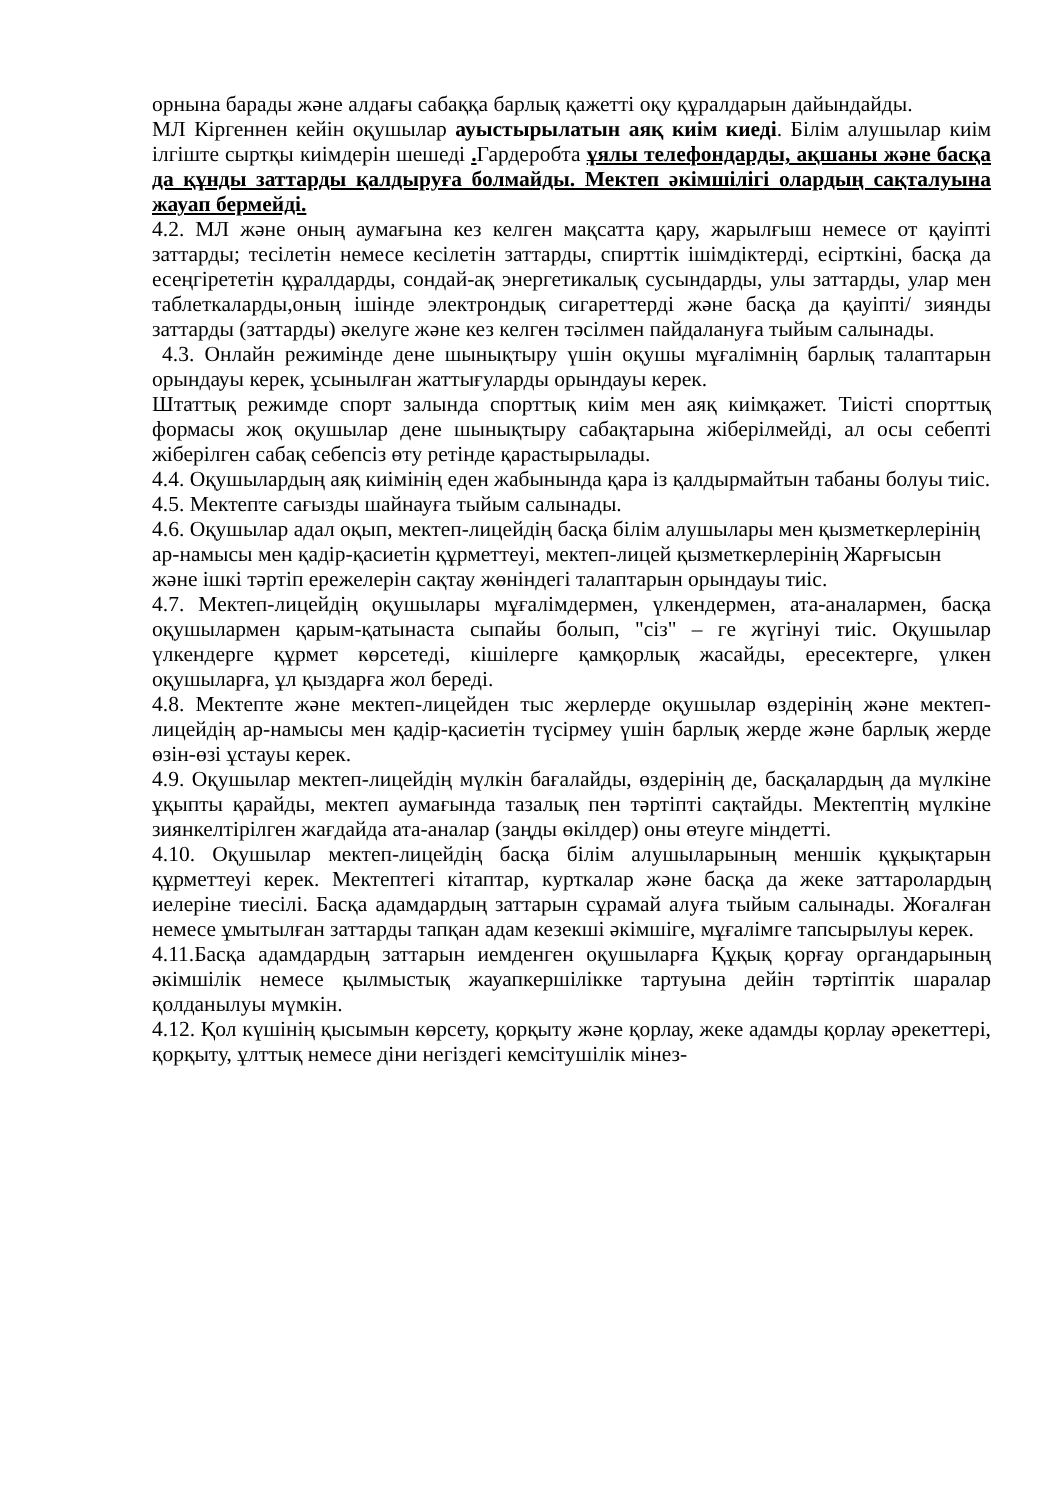орнына барады және алдағы сабаққа барлық қажетті оқу құралдарын дайындайды.
МЛ Кірген­нен кейін оқушылар ауыстырылатын аяқ киім киеді. Білім алушылар киім ілгіште сыртқы киімдерін шешеді . Гардеробта ұялы телефондарды, ақшаны және басқа да құнды заттарды қалдыруға болмайды. Мектеп әкімшілігі олардың сақталуына жауап бермейді.
4.2. МЛ және оның аумағына кез келген мақсатта қару, жарылғыш немесе от қауіпті заттарды; тесілетін немесе кесілетін заттарды, спирттік ішімдіктерді, есірткіні, басқа да есеңгірететін құралдарды, сондай-ақ энергетикалық сусындарды, улы заттарды, улар мен таблеткаларды,оның ішінде электрондық сигареттерді және басқа да қауіпті/ зиянды заттарды (заттарды) әкелуге және кез келген тәсілмен пайдалануға тыйым салынады.
4.3. Онлайн режимінде дене шынықтыру үшін оқушы мұғалімнің барлық талаптарын орындауы керек, ұсынылған жаттығуларды орындауы керек.
Штаттық режимде спорт залында спорттық киім мен аяқ киімқажет. Тиісті спорттық формасы жоқ оқушылар дене шынықтыру сабақтарына жіберілмейді, ал осы себепті жіберілген сабақ себепсіз өту ретінде қарастырылады.
4.4. Оқушылардың аяқ киімінің еден жабынында қара із қалдырмайтын табаны болуы тиіс.
4.5. Мектепте сағызды шайнауға тыйым салынады.
4.6. Оқушылар адал оқып, мектеп-лицейдің басқа білім алушылары мен қызметкерлерінің ар-намысы мен қадір-қасиетін құрметтеуі, мектеп-лицей қызметкерлерінің Жарғысын және ішкі тәртіп ережелерін сақтау жөніндегі талаптарын орындауы тиіс.
4.7. Мектеп-лицейдің оқушылары мұғалімдермен, үлкендермен, ата-аналармен, басқа оқушылармен қарым-қатынаста сыпайы болып, "сіз" – ге жүгінуі тиіс. Оқушылар үлкендерге құрмет көрсетеді, кішілерге қамқорлық жасайды, ересектерге, үлкен оқушыларға, ұл қыздарға жол береді.
4.8. Мектепте және мектеп-лицейден тыс жерлерде оқушылар өздерінің және мектеп-лицейдің ар-намысы мен қадір-қасиетін түсірмеу үшін барлық жерде және барлық жерде өзін-өзі ұстауы керек.
4.9. Оқушылар мектеп-лицейдің мүлкін бағалайды, өздерінің де, басқалардың да мүлкіне ұқыпты қарайды, мектеп аумағында тазалық пен тәртіпті сақтайды. Мектептің мүлкіне зиянкелтірілген жағдайда ата-аналар (заңды өкілдер) оны өтеуге міндетті.
4.10. Оқушылар мектеп-лицейдің басқа білім алушыларының меншік құқықтарын құрметтеуі керек. Мектептегі кітаптар, курткалар және басқа да жеке заттаролардың иелеріне тиесілі. Басқа адамдардың заттарын сұрамай алуға тыйым салынады. Жоғалған немесе ұмытылған заттарды тапқан адам кезекші әкімшіге, мұғалімге тапсырылуы керек.
4.11.Басқа адамдардың заттарын иемденген оқушыларға Құқық қорғау органдарының әкімшілік немесе қылмыстық жауапкершілікке тартуына дейін тәртіптік шаралар қолданылуы мүмкін.
4.12. Қол күшінің қысымын көрсету, қорқыту және қорлау, жеке адамды қорлау әрекеттері, қорқыту, ұлттық немесе діни негіздегі кемсітушілік мінез-